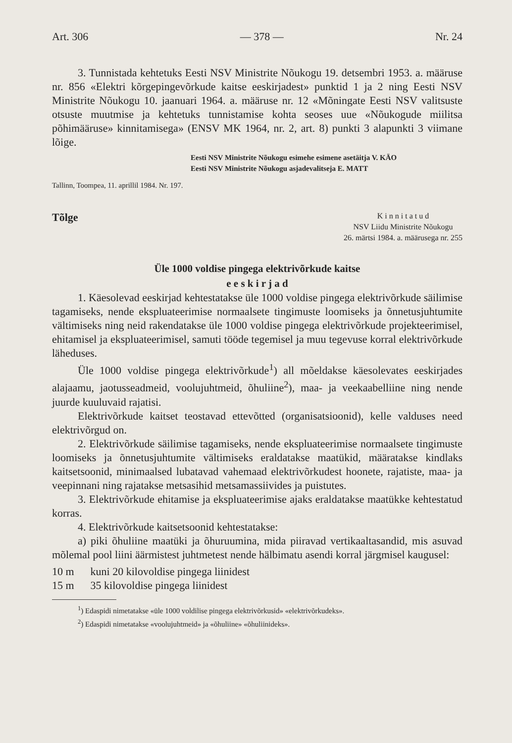Art. 306 — 378 — Nr. 24
3. Tunnistada kehtetuks Eesti NSV Ministrite Nõukogu 19. detsembri 1953. a. määruse nr. 856 «Elektri kõrgepingevõrkude kaitse eeskirjadest» punktid 1 ja 2 ning Eesti NSV Ministrite Nõukogu 10. jaanuari 1964. a. määruse nr. 12 «Mõningate Eesti NSV valitsuste otsuste muutmise ja kehtetuks tunnistamise kohta seoses uue «Nõukogude miilitsa põhimääruse» kinnitamisega» (ENSV MK 1964, nr. 2, art. 8) punkti 3 alapunkti 3 viimane lõige.
Eesti NSV Ministrite Nõukogu esimehe esimene asetäitja V. KÄO
Eesti NSV Ministrite Nõukogu asjadevalitseja E. MATT
Tallinn, Toompea, 11. aprillil 1984. Nr. 197.
Tõlge
K i n n i t a t u d
NSV Liidu Ministrite Nõukogu
26. märtsi 1984. a. määrusega nr. 255
Üle 1000 voldise pingega elektrivõrkude kaitse
e e s k i r j a d
1. Käesolevad eeskirjad kehtestatakse üle 1000 voldise pingega elektrivõrkude säilimise tagamiseks, nende ekspluateerimise normaalsete tingimuste loomiseks ja õnnetusjuhtumite vältimiseks ning neid rakendatakse üle 1000 voldise pingega elektrivõrkude projekteerimisel, ehitamisel ja ekspluateerimisel, samuti tööde tegemisel ja muu tegevuse korral elektrivõrkude läheduses.
Üle 1000 voldise pingega elektrivõrkude<sup>1</sup>) all mõeldakse käesolevates eeskirjades alajaamu, jaotusseadmeid, voolujuhtmeid, õhuliine<sup>2</sup>), maa- ja veekaabelliine ning nende juurde kuuluvaid rajatisi.
Elektrivõrkude kaitset teostavad ettevõtted (organisatsioonid), kelle valduses need elektrivõrgud on.
2. Elektrivõrkude säilimise tagamiseks, nende ekspluateerimise normaalsete tingimuste loomiseks ja õnnetusjuhtumite vältimiseks eraldatakse maatükid, määratakse kindlaks kaitsetsoonid, minimaalsed lubatavad vahemaad elektrivõrkudest hoonete, rajatiste, maa- ja veepinnani ning rajatakse metsasihid metsamassiivides ja puistutes.
3. Elektrivõrkude ehitamise ja ekspluateerimise ajaks eraldatakse maatükke kehtestatud korras.
4. Elektrivõrkude kaitsetsoonid kehtestatakse:
a) piki õhuliine maatüki ja õhuruumina, mida piiravad vertikaaltasandid, mis asuvad mõlemal pool liini äärmistest juhtmetest nende hälbimatu asendi korral järgmisel kaugusel:
10 m kuni 20 kilovoldise pingega liinidest
15 m 35 kilovoldise pingega liinidest
<sup>1</sup>) Edaspidi nimetatakse «üle 1000 voldilise pingega elektrivõrkusid» «elektrivõrkudeks».
<sup>2</sup>) Edaspidi nimetatakse «voolujuhtmeid» ja «õhuliine» «õhuliinideks».